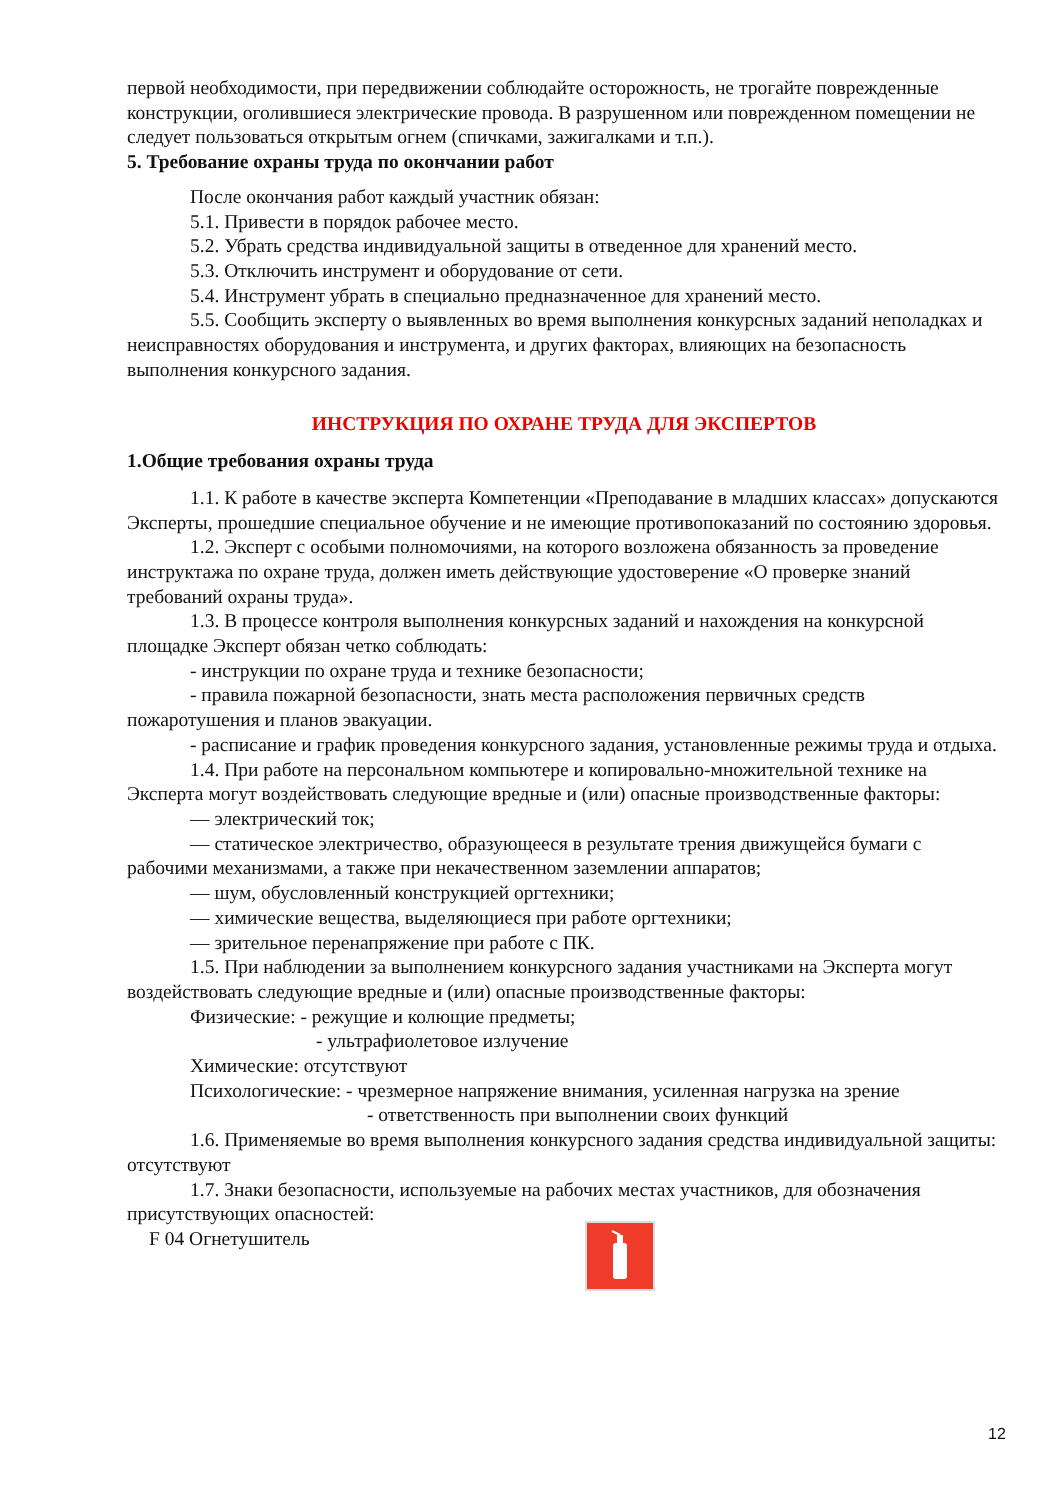первой необходимости, при передвижении соблюдайте осторожность, не трогайте поврежденные конструкции, оголившиеся электрические провода. В разрушенном или поврежденном помещении не следует пользоваться открытым огнем (спичками, зажигалками и т.п.).
5. Требование охраны труда по окончании работ
После окончания работ каждый участник обязан:
5.1. Привести в порядок рабочее место.
5.2. Убрать средства индивидуальной защиты в отведенное для хранений место.
5.3. Отключить инструмент и оборудование от сети.
5.4. Инструмент убрать в специально предназначенное для хранений место.
5.5. Сообщить эксперту о выявленных во время выполнения конкурсных заданий неполадках и неисправностях оборудования и инструмента, и других факторах, влияющих на безопасность выполнения конкурсного задания.
ИНСТРУКЦИЯ ПО ОХРАНЕ ТРУДА ДЛЯ ЭКСПЕРТОВ
1.Общие требования охраны труда
1.1. К работе в качестве эксперта Компетенции «Преподавание в младших классах» допускаются Эксперты, прошедшие специальное обучение и не имеющие противопоказаний по состоянию здоровья.
1.2. Эксперт с особыми полномочиями, на которого возложена обязанность за проведение инструктажа по охране труда, должен иметь действующие удостоверение «О проверке знаний требований охраны труда».
1.3. В процессе контроля выполнения конкурсных заданий и нахождения на конкурсной площадке Эксперт обязан четко соблюдать:
- инструкции по охране труда и технике безопасности;
- правила пожарной безопасности, знать места расположения первичных средств пожаротушения и планов эвакуации.
- расписание и график проведения конкурсного задания, установленные режимы труда и отдыха.
1.4. При работе на персональном компьютере и копировально-множительной технике на Эксперта могут воздействовать следующие вредные и (или) опасные производственные факторы:
— электрический ток;
— статическое электричество, образующееся в результате трения движущейся бумаги с рабочими механизмами, а также при некачественном заземлении аппаратов;
— шум, обусловленный конструкцией оргтехники;
— химические вещества, выделяющиеся при работе оргтехники;
— зрительное перенапряжение при работе с ПК.
1.5. При наблюдении за выполнением конкурсного задания участниками на Эксперта могут воздействовать следующие вредные и (или) опасные производственные факторы:
Физические: - режущие и колющие предметы;
- ультрафиолетовое излучение
Химические: отсутствуют
Психологические: - чрезмерное напряжение внимания, усиленная нагрузка на зрение
- ответственность при выполнении своих функций
1.6. Применяемые во время выполнения конкурсного задания средства индивидуальной защиты: отсутствуют
1.7. Знаки безопасности, используемые на рабочих местах участников, для обозначения присутствующих опасностей:
F 04 Огнетушитель
12